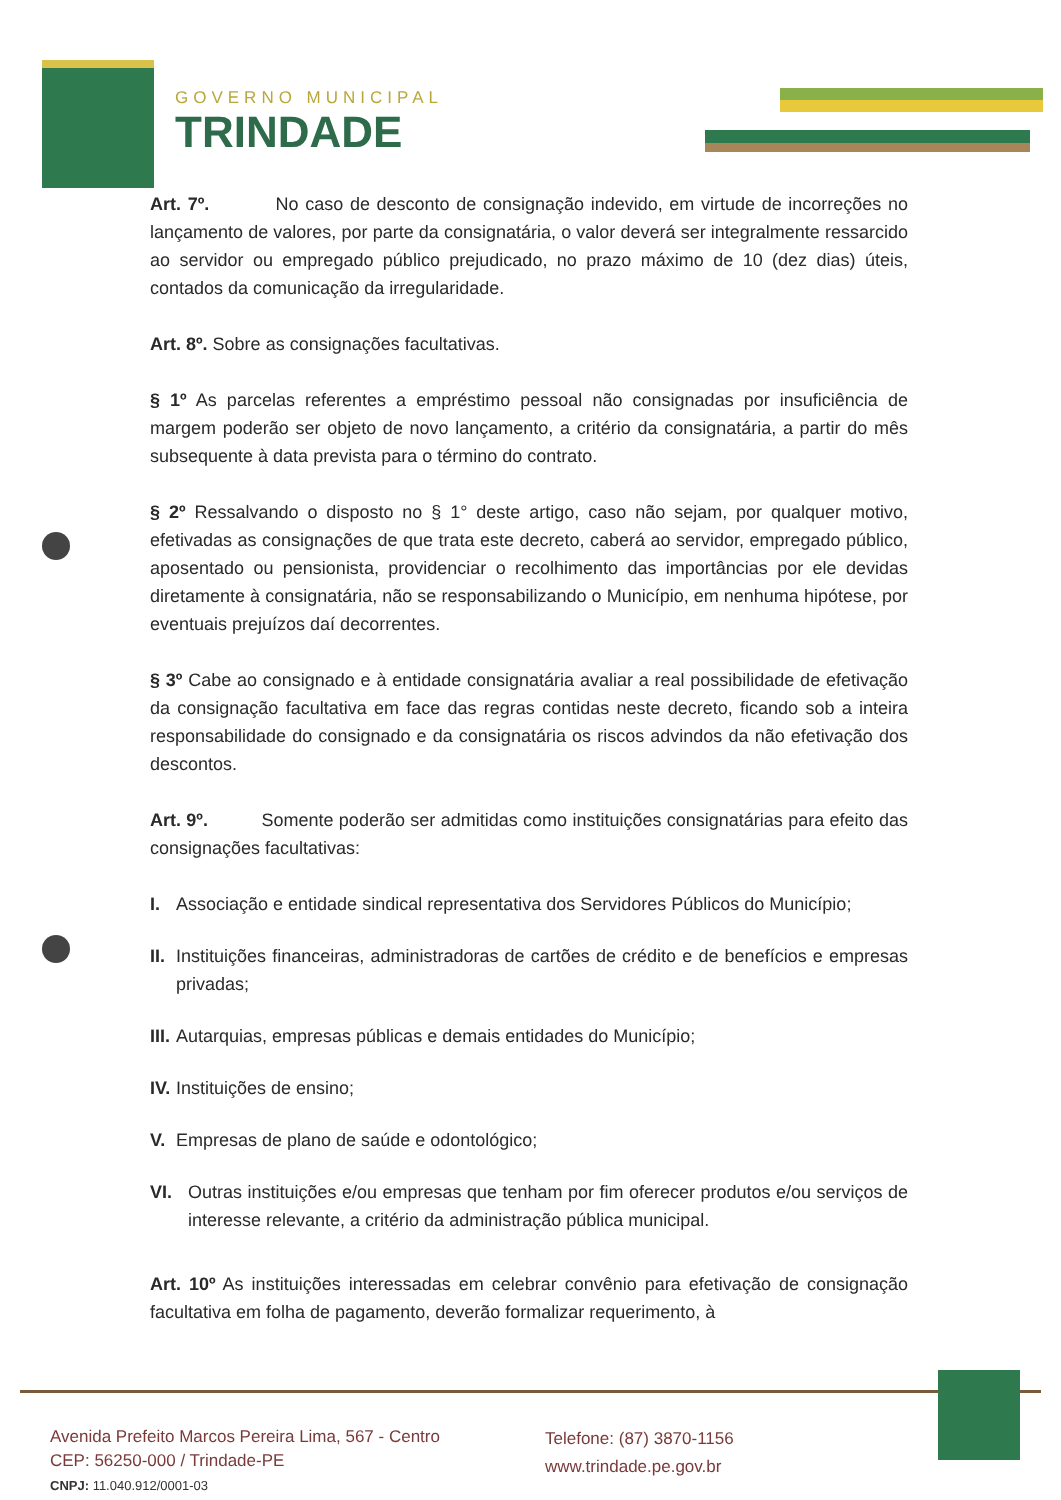GOVERNO MUNICIPAL
TRINDADE
Art. 7º. No caso de desconto de consignação indevido, em virtude de incorreções no lançamento de valores, por parte da consignatária, o valor deverá ser integralmente ressarcido ao servidor ou empregado público prejudicado, no prazo máximo de 10 (dez dias) úteis, contados da comunicação da irregularidade.
Art. 8º. Sobre as consignações facultativas.
§ 1º As parcelas referentes a empréstimo pessoal não consignadas por insuficiência de margem poderão ser objeto de novo lançamento, a critério da consignatária, a partir do mês subsequente à data prevista para o término do contrato.
§ 2º Ressalvando o disposto no § 1° deste artigo, caso não sejam, por qualquer motivo, efetivadas as consignações de que trata este decreto, caberá ao servidor, empregado público, aposentado ou pensionista, providenciar o recolhimento das importâncias por ele devidas diretamente à consignatária, não se responsabilizando o Município, em nenhuma hipótese, por eventuais prejuízos daí decorrentes.
§ 3º Cabe ao consignado e à entidade consignatária avaliar a real possibilidade de efetivação da consignação facultativa em face das regras contidas neste decreto, ficando sob a inteira responsabilidade do consignado e da consignatária os riscos advindos da não efetivação dos descontos.
Art. 9º. Somente poderão ser admitidas como instituições consignatárias para efeito das consignações facultativas:
I. Associação e entidade sindical representativa dos Servidores Públicos do Município;
II. Instituições financeiras, administradoras de cartões de crédito e de benefícios e empresas privadas;
III. Autarquias, empresas públicas e demais entidades do Município;
IV. Instituições de ensino;
V. Empresas de plano de saúde e odontológico;
VI. Outras instituições e/ou empresas que tenham por fim oferecer produtos e/ou serviços de interesse relevante, a critério da administração pública municipal.
Art. 10º As instituições interessadas em celebrar convênio para efetivação de consignação facultativa em folha de pagamento, deverão formalizar requerimento, à
Avenida Prefeito Marcos Pereira Lima, 567 - Centro
CEP: 56250-000 / Trindade-PE
CNPJ: 11.040.912/0001-03
Telefone: (87) 3870-1156
www.trindade.pe.gov.br